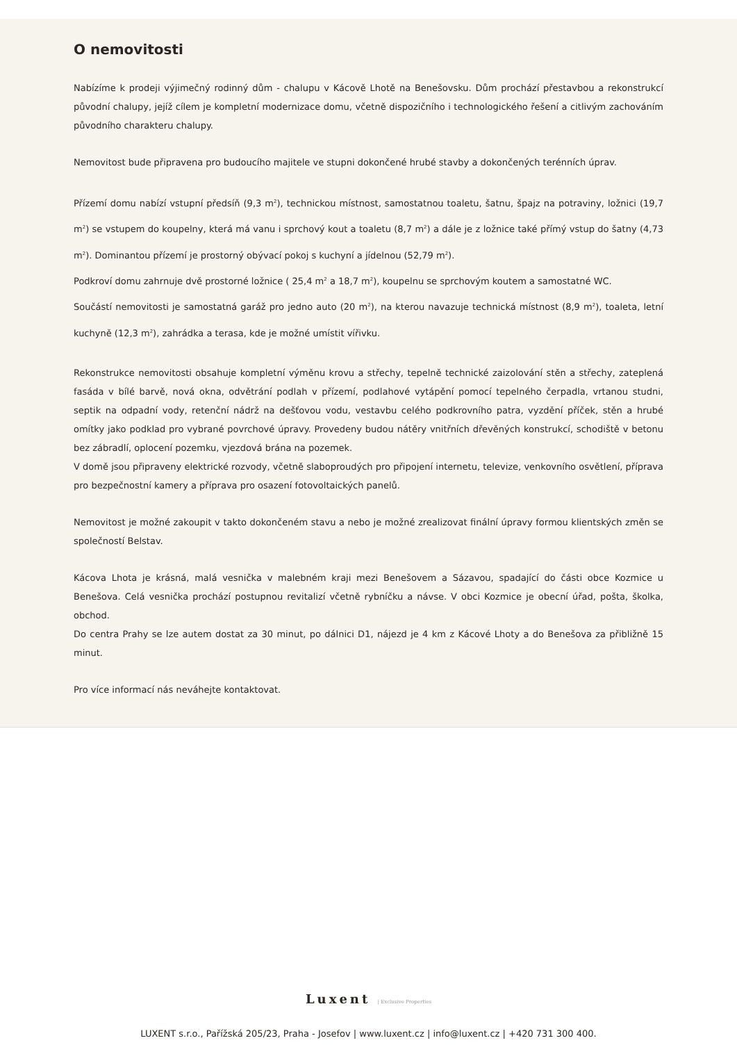O nemovitosti
Nabízíme k prodeji výjimečný rodinný dům - chalupu v Kácově Lhotě na Benešovsku. Dům prochází přestavbou a rekonstrukcí původní chalupy, jejíž cílem je kompletní modernizace domu, včetně dispozičního i technologického řešení a citlivým zachováním původního charakteru chalupy.
Nemovitost bude připravena pro budoucího majitele ve stupni dokončené hrubé stavby a dokončených terénních úprav.
Přízemí domu nabízí vstupní předsíň (9,3 m<sup>2</sup>), technickou místnost, samostatnou toaletu, šatnu, špajz na potraviny, ložnici (19,7 m<sup>2</sup>) se vstupem do koupelny, která má vanu i sprchový kout a toaletu (8,7 m<sup>2</sup>) a dále je z ložnice také přímý vstup do šatny (4,73 m<sup>2</sup>). Dominantou přízemí je prostorný obývací pokoj s kuchyní a jídelnou (52,79 m<sup>2</sup>).
Podkroví domu zahrnuje dvě prostorné ložnice ( 25,4 m<sup>2</sup> a 18,7 m<sup>2</sup>), koupelnu se sprchovým koutem a samostatné WC.
Součástí nemovitosti je samostatná garáž pro jedno auto (20 m<sup>2</sup>), na kterou navazuje technická místnost (8,9 m<sup>2</sup>), toaleta, letní kuchyně (12,3 m<sup>2</sup>), zahrádka a terasa, kde je možné umístit vířivku.
Rekonstrukce nemovitosti obsahuje kompletní výměnu krovu a střechy, tepelně technické zaizolování stěn a střechy, zateplená fasáda v bílé barvě, nová okna, odvětrání podlah v přízemí, podlahové vytápění pomocí tepelného čerpadla, vrtanou studni, septik na odpadní vody, retenční nádrž na dešťovou vodu, vestavbu celého podkrovního patra, vyzdění příček, stěn a hrubé omítky jako podklad pro vybrané povrchové úpravy. Provedeny budou nátěry vnitřních dřevěných konstrukcí, schodiště v betonu bez zábradlí, oplocení pozemku, vjezdová brána na pozemek.
V domě jsou připraveny elektrické rozvody, včetně slaboproudých pro připojení internetu, televize, venkovního osvětlení, příprava pro bezpečnostní kamery a příprava pro osazení fotovoltaických panelů.
Nemovitost je možné zakoupit v takto dokončeném stavu a nebo je možné zrealizovat finální úpravy formou klientských změn se společností Belstav.
Kácova Lhota je krásná, malá vesnička v malebném kraji mezi Benešovem a Sázavou, spadající do části obce Kozmice u Benešova. Celá vesnička prochází postupnou revitalizí včetně rybníčku a návse. V obci Kozmice je obecní úřad, pošta, školka, obchod.
Do centra Prahy se lze autem dostat za 30 minut, po dálnici D1, nájezd je 4 km z Kácové Lhoty a do Benešova za přibližně 15 minut.
Pro více informací nás neváhejte kontaktovat.
Luxent | Exclusive Properties
LUXENT s.r.o., Pařížská 205/23, Praha - Josefov | www.luxent.cz | info@luxent.cz | +420 731 300 400.